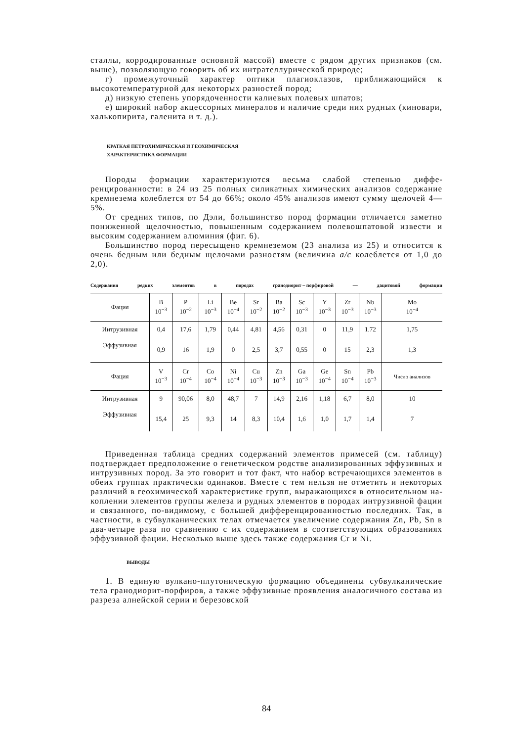сталлы, корродированные основной массой) вместе с рядом других признаков (см. выше), позволяющую говорить об их интрателлуриче­ской природе;
г) промежуточный характер оптики плагиоклазов, приближающийся к высокотемпературной для некоторых разностей пород;
д) низкую степень упорядоченности калиевых полевых шпатов;
е) широкий набор акцессорных минералов и наличие среди них руд­ных (киновари, халькопирита, галенита и т. д.).
КРАТКАЯ ПЕТРОХИМИЧЕСКАЯ И ГЕОХИМИЧЕСКАЯ
ХАРАКТЕРИСТИКА ФОРМАЦИИ
Породы формации характеризуются весьма слабой степенью диффе­ренцированности: в 24 из 25 полных силикатных химических анализов содержание кремнезема колеблется от 54 до 66%; около 45% анализов имеют сумму щелочей 4—5%.
От средних типов, по Дэли, большинство пород формации отличается заметно пониженной щелочностью, повышенным содержанием полево­шпатовой извести и высоким содержанием алюминия (фиг. 6).
Большинство пород пересыщено кремнеземом (23 анализа из 25) и относится к очень бедным или бедным щелочами разностям (величина a/c колеблется от 1,0 до 2,0).
Содержания редких элементов в породах гранодиорит – порфировой — дацитовой формации
| Фация | B 10<sup>−3</sup> | P 10<sup>−2</sup> | Li 10<sup>−3</sup> | Be 10<sup>−4</sup> | Sr 10<sup>−2</sup> | Ba 10<sup>−2</sup> | Sc 10<sup>−3</sup> | Y 10<sup>−3</sup> | Zr 10<sup>−3</sup> | Nb 10<sup>−3</sup> | Mo 10<sup>−4</sup> |
| --- | --- | --- | --- | --- | --- | --- | --- | --- | --- | --- | --- |
| Интрузивная | 0,4 | 17,6 | 1,79 | 0,44 | 4,81 | 4,56 | 0,31 | 0 | 11,9 | 1.72 | 1,75 |
| Эффузивная | 0,9 | 16 | 1,9 | 0 | 2,5 | 3,7 | 0,55 | 0 | 15 | 2,3 | 1,3 |
| Фация | V 10<sup>−3</sup> | Cr 10<sup>−4</sup> | Co 10<sup>−4</sup> | Ni 10<sup>−4</sup> | Cu 10<sup>−3</sup> | Zn 10<sup>−3</sup> | Ga 10<sup>−3</sup> | Ge 10<sup>−4</sup> | Sn 10<sup>−4</sup> | Pb 10<sup>−3</sup> | Число анали­зов |
| Интрузивная | 9 | 90,06 | 8,0 | 48,7 | 7 | 14,9 | 2,16 | 1,18 | 6,7 | 8,0 | 10 |
| Эффузивная | 15,4 | 25 | 9,3 | 14 | 8,3 | 10,4 | 1,6 | 1,0 | 1,7 | 1,4 | 7 |
Приведенная таблица средних содержаний элементов примесей (см. таблицу) подтверждает предположение о генетическом родстве анали­зированных эффузивных и интрузивных пород. За это говорит и тот факт, что набор встречающихся элементов в обеих группах практически одинаков. Вместе с тем нельзя не отметить и некоторых различий в гео­химической характеристике групп, выражающихся в относительном на­коплении элементов группы железа и рудных элементов в породах ин­трузивной фации и связанного, по-видимому, с большей дифференциро­ванностью последних. Так, в частности, в субвулканических телах отмечается увеличение содержания Zn, Pb, Sn в два-четыре раза по сравнению с их содержанием в соответствующих образованиях эффу­зивной фации. Несколько выше здесь также содержания Cr и Ni.
ВЫВОДЫ
1. В единую вулкано-плутоническую формацию объединены субвул­канические тела гранодиорит-порфиров, а также эффузивные проявле­ния аналогичного состава из разреза алнейской серии и березовской
84